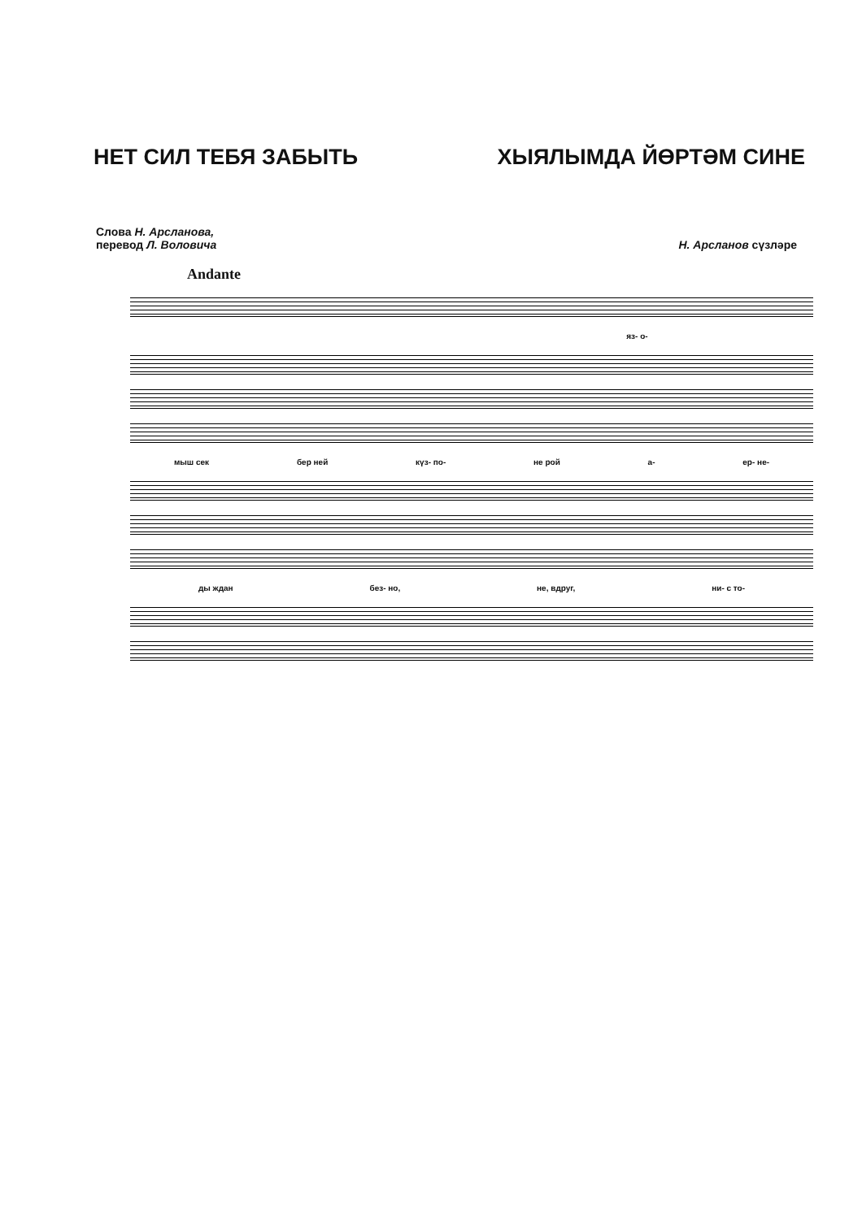НЕТ СИЛ ТЕБЯ ЗАБЫТЬ ХЫЯЛЫМДА ЙӨРТӘМ СИНЕ
Слова Н. Арсланова,
перевод Л. Воловича
Н. Арсланов сүзләре
Andante
яз- о-
мыш сек бер ней күз- по- не рой а- ер- не-
ды ждан без- но, не, вдруг, ни- с то-